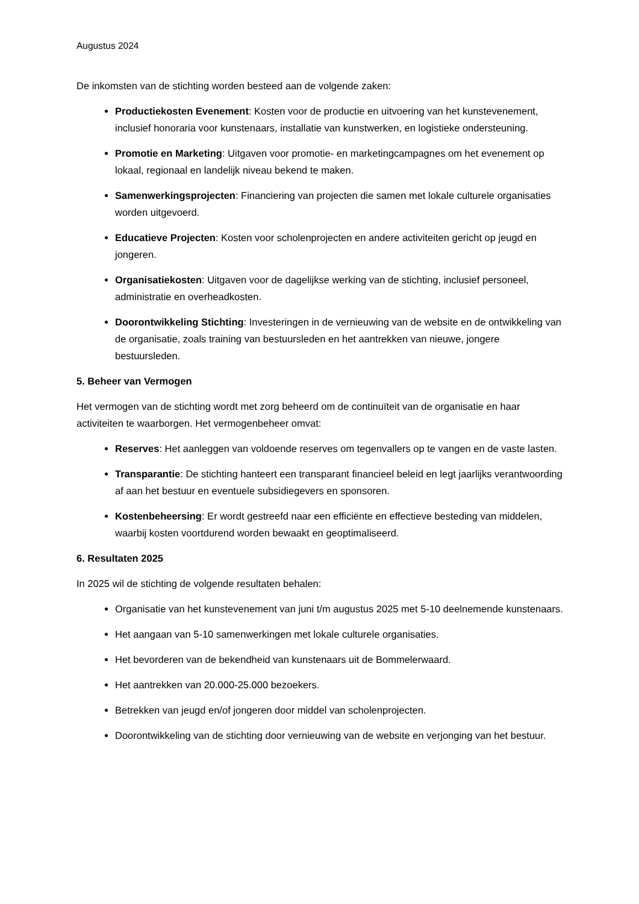Augustus 2024
De inkomsten van de stichting worden besteed aan de volgende zaken:
Productiekosten Evenement: Kosten voor de productie en uitvoering van het kunstevenement, inclusief honoraria voor kunstenaars, installatie van kunstwerken, en logistieke ondersteuning.
Promotie en Marketing: Uitgaven voor promotie- en marketingcampagnes om het evenement op lokaal, regionaal en landelijk niveau bekend te maken.
Samenwerkingsprojecten: Financiering van projecten die samen met lokale culturele organisaties worden uitgevoerd.
Educatieve Projecten: Kosten voor scholenprojecten en andere activiteiten gericht op jeugd en jongeren.
Organisatiekosten: Uitgaven voor de dagelijkse werking van de stichting, inclusief personeel, administratie en overheadkosten.
Doorontwikkeling Stichting: Investeringen in de vernieuwing van de website en de ontwikkeling van de organisatie, zoals training van bestuursleden en het aantrekken van nieuwe, jongere bestuursleden.
5. Beheer van Vermogen
Het vermogen van de stichting wordt met zorg beheerd om de continuïteit van de organisatie en haar activiteiten te waarborgen. Het vermogenbeheer omvat:
Reserves: Het aanleggen van voldoende reserves om tegenvallers op te vangen en de vaste lasten.
Transparantie: De stichting hanteert een transparant financieel beleid en legt jaarlijks verantwoording af aan het bestuur en eventuele subsidiegevers en sponsoren.
Kostenbeheersing: Er wordt gestreefd naar een efficiënte en effectieve besteding van middelen, waarbij kosten voortdurend worden bewaakt en geoptimaliseerd.
6. Resultaten 2025
In 2025 wil de stichting de volgende resultaten behalen:
Organisatie van het kunstevenement van juni t/m augustus 2025 met 5-10 deelnemende kunstenaars.
Het aangaan van 5-10 samenwerkingen met lokale culturele organisaties.
Het bevorderen van de bekendheid van kunstenaars uit de Bommelerwaard.
Het aantrekken van 20.000-25.000 bezoekers.
Betrekken van jeugd en/of jongeren door middel van scholenprojecten.
Doorontwikkeling van de stichting door vernieuwing van de website en verjonging van het bestuur.